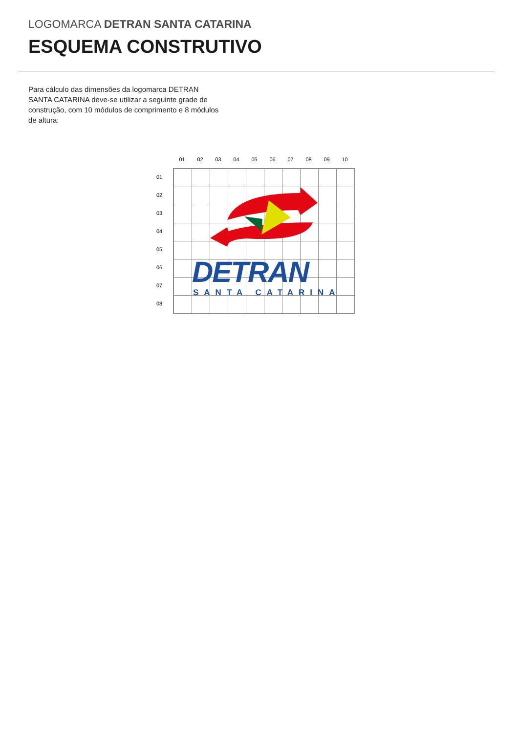LOGOMARCA DETRAN SANTA CATARINA
ESQUEMA CONSTRUTIVO
Para cálculo das dimensões da logomarca DETRAN SANTA CATARINA deve-se utilizar a seguinte grade de construção, com 10 módulos de comprimento e 8 módulos de altura:
01 02 03 04 05 06 07 08 09 10
01
02
03
04
05
06
07
08
DETRAN SANTA CATARINA